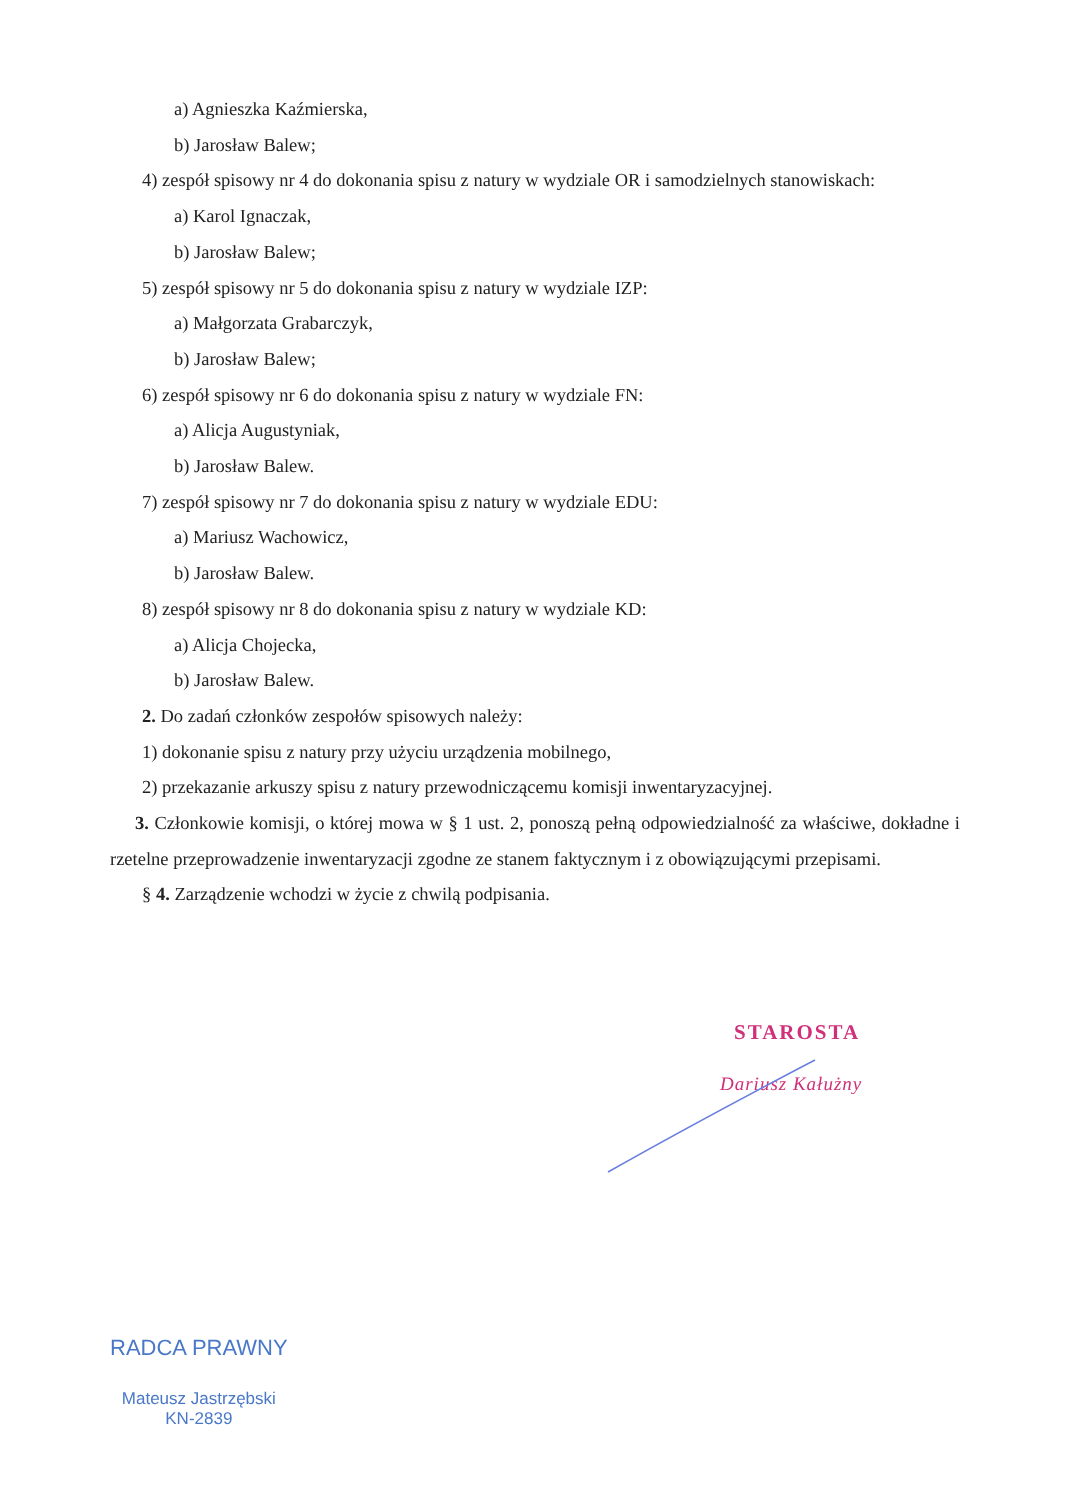a) Agnieszka Kaźmierska,
b) Jarosław Balew;
4) zespół spisowy nr 4 do dokonania spisu z natury w wydziale OR i samodzielnych stanowiskach:
a) Karol Ignaczak,
b) Jarosław Balew;
5) zespół spisowy nr 5 do dokonania spisu z natury w wydziale IZP:
a) Małgorzata Grabarczyk,
b) Jarosław Balew;
6) zespół spisowy nr 6 do dokonania spisu z natury w wydziale FN:
a) Alicja Augustyniak,
b) Jarosław Balew.
7) zespół spisowy nr 7 do dokonania spisu z natury w wydziale EDU:
a) Mariusz Wachowicz,
b) Jarosław Balew.
8) zespół spisowy nr 8 do dokonania spisu z natury w wydziale KD:
a) Alicja Chojecka,
b) Jarosław Balew.
2. Do zadań członków zespołów spisowych należy:
1) dokonanie spisu z natury przy użyciu urządzenia mobilnego,
2) przekazanie arkuszy spisu z natury przewodniczącemu komisji inwentaryzacyjnej.
3. Członkowie komisji, o której mowa w § 1 ust. 2, ponoszą pełną odpowiedzialność za właściwe, dokładne i rzetelne przeprowadzenie inwentaryzacji zgodne ze stanem faktycznym i z obowiązującymi przepisami.
§ 4. Zarządzenie wchodzi w życie z chwilą podpisania.
STAROSTA
Dariusz Kałużny
RADCA PRAWNY
Mateusz Jastrzębski
KN-2839